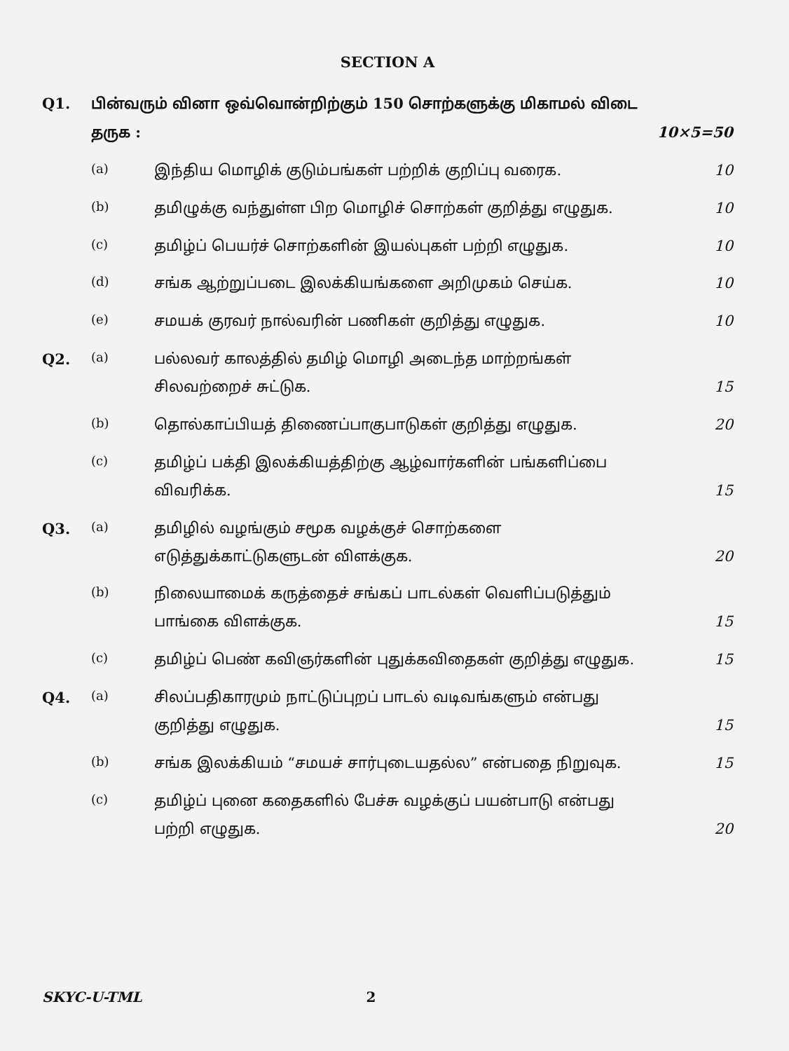SECTION A
| Q1. | பின்வரும் வினா ஒவ்வொன்றிற்கும் 150 சொற்களுக்கு மிகாமல் விடை தருக : | | 10×5=50 |
| | (a) | இந்திய மொழிக் குடும்பங்கள் பற்றிக் குறிப்பு வரைக. | 10 |
| | (b) | தமிழுக்கு வந்துள்ள பிற மொழிச் சொற்கள் குறித்து எழுதுக. | 10 |
| | (c) | தமிழ்ப் பெயர்ச் சொற்களின் இயல்புகள் பற்றி எழுதுக. | 10 |
| | (d) | சங்க ஆற்றுப்படை இலக்கியங்களை அறிமுகம் செய்க. | 10 |
| | (e) | சமயக் குரவர் நால்வரின் பணிகள் குறித்து எழுதுக. | 10 |
| Q2. | (a) | பல்லவர் காலத்தில் தமிழ் மொழி அடைந்த மாற்றங்கள் சிலவற்றைச் சுட்டுக. | 15 |
| | (b) | தொல்காப்பியத் திணைப்பாகுபாடுகள் குறித்து எழுதுக. | 20 |
| | (c) | தமிழ்ப் பக்தி இலக்கியத்திற்கு ஆழ்வார்களின் பங்களிப்பை விவரிக்க. | 15 |
| Q3. | (a) | தமிழில் வழங்கும் சமூக வழக்குச் சொற்களை எடுத்துக்காட்டுகளுடன் விளக்குக. | 20 |
| | (b) | நிலையாமைக் கருத்தைச் சங்கப் பாடல்கள் வெளிப்படுத்தும் பாங்கை விளக்குக. | 15 |
| | (c) | தமிழ்ப் பெண் கவிஞர்களின் புதுக்கவிதைகள் குறித்து எழுதுக. | 15 |
| Q4. | (a) | சிலப்பதிகாரமும் நாட்டுப்புறப் பாடல் வடிவங்களும் என்பது குறித்து எழுதுக. | 15 |
| | (b) | சங்க இலக்கியம் “சமயச் சார்புடையதல்ல” என்பதை நிறுவுக. | 15 |
| | (c) | தமிழ்ப் புனை கதைகளில் பேச்சு வழக்குப் பயன்பாடு என்பது பற்றி எழுதுக. | 20 |
SKYC-U-TML 2